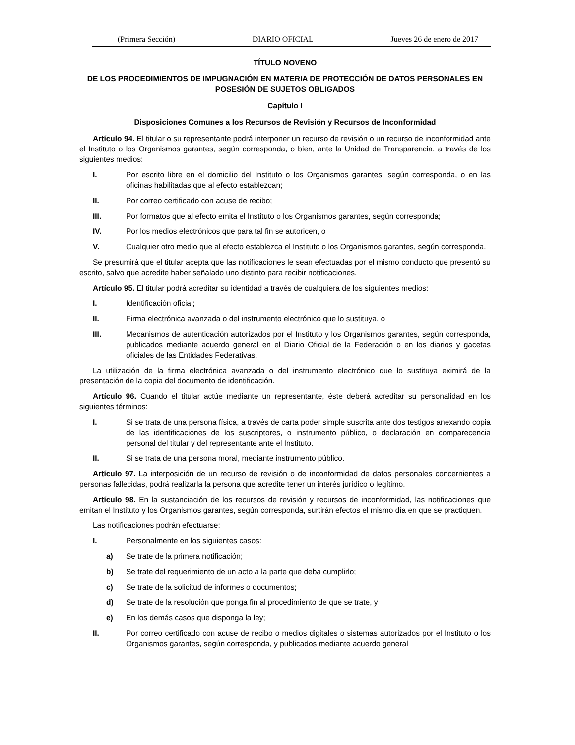(Primera Sección) DIARIO OFICIAL Jueves 26 de enero de 2017
TÍTULO NOVENO
DE LOS PROCEDIMIENTOS DE IMPUGNACIÓN EN MATERIA DE PROTECCIÓN DE DATOS PERSONALES EN POSESIÓN DE SUJETOS OBLIGADOS
Capítulo I
Disposiciones Comunes a los Recursos de Revisión y Recursos de Inconformidad
Artículo 94. El titular o su representante podrá interponer un recurso de revisión o un recurso de inconformidad ante el Instituto o los Organismos garantes, según corresponda, o bien, ante la Unidad de Transparencia, a través de los siguientes medios:
I. Por escrito libre en el domicilio del Instituto o los Organismos garantes, según corresponda, o en las oficinas habilitadas que al efecto establezcan;
II. Por correo certificado con acuse de recibo;
III. Por formatos que al efecto emita el Instituto o los Organismos garantes, según corresponda;
IV. Por los medios electrónicos que para tal fin se autoricen, o
V. Cualquier otro medio que al efecto establezca el Instituto o los Organismos garantes, según corresponda.
Se presumirá que el titular acepta que las notificaciones le sean efectuadas por el mismo conducto que presentó su escrito, salvo que acredite haber señalado uno distinto para recibir notificaciones.
Artículo 95. El titular podrá acreditar su identidad a través de cualquiera de los siguientes medios:
I. Identificación oficial;
II. Firma electrónica avanzada o del instrumento electrónico que lo sustituya, o
III. Mecanismos de autenticación autorizados por el Instituto y los Organismos garantes, según corresponda, publicados mediante acuerdo general en el Diario Oficial de la Federación o en los diarios y gacetas oficiales de las Entidades Federativas.
La utilización de la firma electrónica avanzada o del instrumento electrónico que lo sustituya eximirá de la presentación de la copia del documento de identificación.
Artículo 96. Cuando el titular actúe mediante un representante, éste deberá acreditar su personalidad en los siguientes términos:
I. Si se trata de una persona física, a través de carta poder simple suscrita ante dos testigos anexando copia de las identificaciones de los suscriptores, o instrumento público, o declaración en comparecencia personal del titular y del representante ante el Instituto.
II. Si se trata de una persona moral, mediante instrumento público.
Artículo 97. La interposición de un recurso de revisión o de inconformidad de datos personales concernientes a personas fallecidas, podrá realizarla la persona que acredite tener un interés jurídico o legítimo.
Artículo 98. En la sustanciación de los recursos de revisión y recursos de inconformidad, las notificaciones que emitan el Instituto y los Organismos garantes, según corresponda, surtirán efectos el mismo día en que se practiquen.
Las notificaciones podrán efectuarse:
I. Personalmente en los siguientes casos:
a) Se trate de la primera notificación;
b) Se trate del requerimiento de un acto a la parte que deba cumplirlo;
c) Se trate de la solicitud de informes o documentos;
d) Se trate de la resolución que ponga fin al procedimiento de que se trate, y
e) En los demás casos que disponga la ley;
II. Por correo certificado con acuse de recibo o medios digitales o sistemas autorizados por el Instituto o los Organismos garantes, según corresponda, y publicados mediante acuerdo general